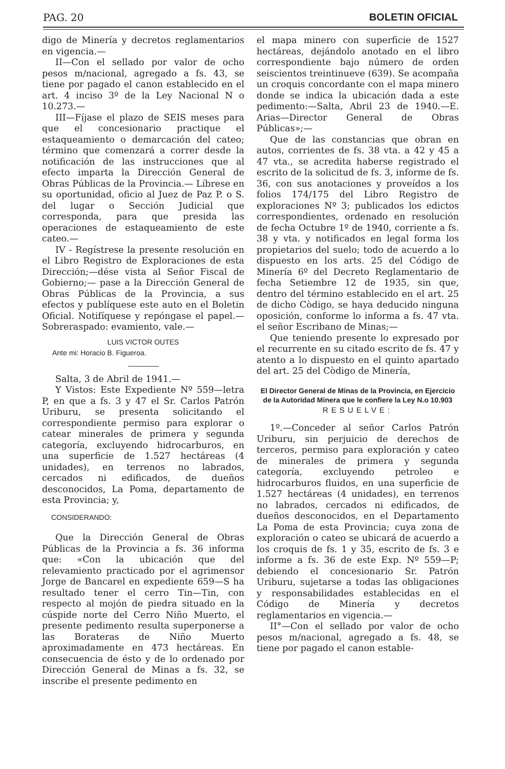PAG. 20 BOLETIN OFICIAL
digo de Minería y decretos reglamentarios en vigencia.—
II—Con el sellado por valor de ocho pesos m/nacional, agregado a fs. 43, se tiene por pagado el canon establecido en el art. 4 inciso 3º de la Ley Nacional N o 10.273.—
III—Fíjase el plazo de SEIS meses para que el concesionario practique el estaqueamiento o demarcación del cateo; término que comenzará a correr desde la notificación de las instrucciones que al efecto imparta la Dirección General de Obras Públicas de la Provincia.— Líbrese en su oportunidad, oficio al Juez de Paz P. o S. del lugar o Sección Judicial que corresponda, para que presida las operaciones de estaqueamiento de este cateo.—
IV - Regístrese la presente resolución en el Libro Registro de Exploraciones de esta Dirección;—dése vista al Señor Fiscal de Gobierno;— pase a la Dirección General de Obras Públicas de la Provincia, a sus efectos y publíquese este auto en el Boletin Oficial. Notifíquese y repóngase el papel.— Sobreraspado: evamiento, vale.—
LUIS VICTOR OUTES
Ante mi: Horacio B. Figueroa.
Salta, 3 de Abril de 1941.—
Y Vistos: Este Expediente Nº 559—letra P, en que a fs. 3 y 47 el Sr. Carlos Patrón Uriburu, se presenta solicitando el correspondiente permiso para explorar o catear minerales de primera y segunda categoría, excluyendo hidrocarburos, en una superficie de 1.527 hectáreas (4 unidades), en terrenos no labrados, cercados ni edificados, de dueños desconocidos, La Poma, departamento de esta Provincia; y,
CONSIDERANDO:
Que la Dirección General de Obras Públicas de la Provincia a fs. 36 informa que: «Con la ubicación que del relevamiento practicado por el agrimensor Jorge de Bancarel en expediente 659—S ha resultado tener el cerro Tin—Tin, con respecto al mojón de piedra situado en la cúspide norte del Cerro Niño Muerto, el presente pedimento resulta superponerse a las Borateras de Niño Muerto aproximadamente en 473 hectáreas. En consecuencia de ésto y de lo ordenado por Dirección General de Minas a fs. 32, se inscribe el presente pedimento en
el mapa minero con superficie de 1527 hectáreas, dejándolo anotado en el libro correspondiente bajo número de orden seiscientos treintinueve (639). Se acompaña un croquis concordante con el mapa minero donde se indica la ubicación dada a este pedimento:—Salta, Abril 23 de 1940.—E. Arias—Director General de Obras Públicas»;—
Que de las constancias que obran en autos, corrientes de fs. 38 vta. a 42 y 45 a 47 vta., se acredita haberse registrado el escrito de la solicitud de fs. 3, informe de fs. 36, con sus anotaciones y proveídos a los folios 174/175 del Libro Registro de exploraciones Nº 3; publicados los edictos correspondientes, ordenado en resolución de fecha Octubre 1º de 1940, corriente a fs. 38 y vta. y notificados en legal forma los propietarios del suelo; todo de acuerdo a lo dispuesto en los arts. 25 del Código de Minería 6º del Decreto Reglamentario de fecha Setiembre 12 de 1935, sin que, dentro del término establecido en el art. 25 de dicho Còdigo, se haya deducido ninguna oposición, conforme lo informa a fs. 47 vta. el señor Escribano de Minas;—
Que teniendo presente lo expresado por el recurrente en su citado escrito de fs. 47 y atento a lo dispuesto en el quinto apartado del art. 25 del Còdigo de Minería,
El Director General de Minas de la Provincia, en Ejercicio de la Autoridad Minera que le confiere la Ley N.o 10.903
RESUELVE:
1º.—Conceder al señor Carlos Patrón Uriburu, sin perjuicio de derechos de terceros, permiso para exploración y cateo de minerales de primera y segunda categoría, excluyendo petroleo e hidrocarburos fluidos, en una superficie de 1.527 hectáreas (4 unidades), en terrenos no labrados, cercados ni edificados, de dueños desconocidos, en el Departamento La Poma de esta Provincia; cuya zona de exploración o cateo se ubicará de acuerdo a los croquis de fs. 1 y 35, escrito de fs. 3 e informe a fs. 36 de este Exp. Nº 559—P; debiendo el concesionario Sr. Patrón Uriburu, sujetarse a todas las obligaciones y responsabilidades establecidas en el Código de Minería y decretos reglamentarios en vigencia.—
II°—Con el sellado por valor de ocho pesos m/nacional, agregado a fs. 48, se tiene por pagado el canon estable-